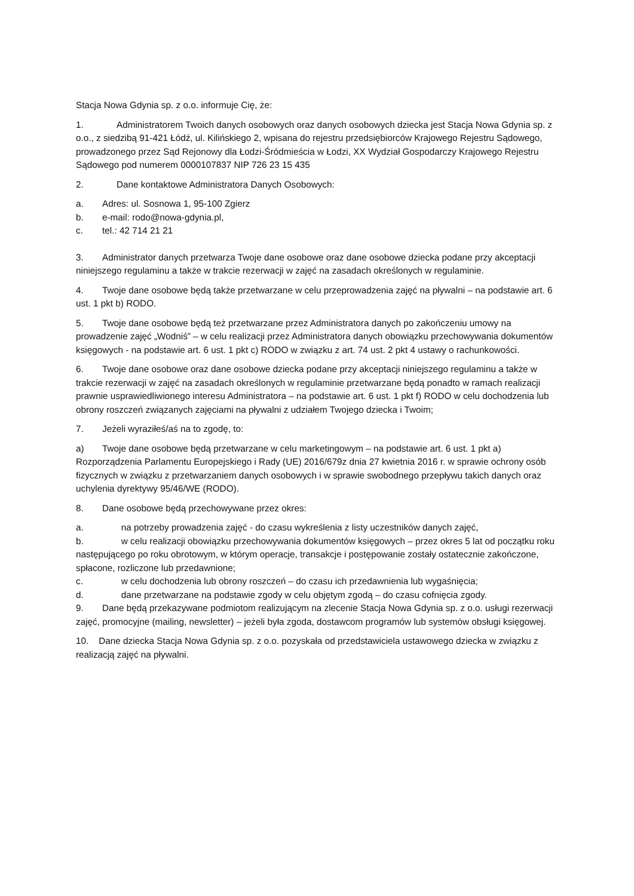Stacja Nowa Gdynia sp. z o.o. informuje Cię, że:
1. Administratorem Twoich danych osobowych oraz danych osobowych dziecka jest Stacja Nowa Gdynia sp. z o.o., z siedzibą 91-421 Łódź, ul. Kilińskiego 2, wpisana do rejestru przedsiębiorców Krajowego Rejestru Sądowego, prowadzonego przez Sąd Rejonowy dla Łodzi-Śródmieścia w Łodzi, XX Wydział Gospodarczy Krajowego Rejestru Sądowego pod numerem 0000107837 NIP 726 23 15 435
2. Dane kontaktowe Administratora Danych Osobowych:
a. Adres: ul. Sosnowa 1, 95-100 Zgierz
b. e-mail: rodo@nowa-gdynia.pl,
c. tel.: 42 714 21 21
3. Administrator danych przetwarza Twoje dane osobowe oraz dane osobowe dziecka podane przy akceptacji niniejszego regulaminu a także w trakcie rezerwacji w zajęć na zasadach określonych w regulaminie.
4. Twoje dane osobowe będą także przetwarzane w celu przeprowadzenia zajęć na pływalni – na podstawie art. 6 ust. 1 pkt b) RODO.
5. Twoje dane osobowe będą też przetwarzane przez Administratora danych po zakończeniu umowy na prowadzenie zajęć „Wodniś” – w celu realizacji przez Administratora danych obowiązku przechowywania dokumentów księgowych - na podstawie art. 6 ust. 1 pkt c) RODO w związku z art. 74 ust. 2 pkt 4 ustawy o rachunkowości.
6. Twoje dane osobowe oraz dane osobowe dziecka podane przy akceptacji niniejszego regulaminu a także w trakcie rezerwacji w zajęć na zasadach określonych w regulaminie przetwarzane będą ponadto w ramach realizacji prawnie usprawiedliwionego interesu Administratora – na podstawie art. 6 ust. 1 pkt f) RODO w celu dochodzenia lub obrony roszczeń związanych zajęciami na pływalni z udziałem Twojego dziecka i Twoim;
7. Jeżeli wyraziłeś/aś na to zgodę, to:
a) Twoje dane osobowe będą przetwarzane w celu marketingowym – na podstawie art. 6 ust. 1 pkt a) Rozporządzenia Parlamentu Europejskiego i Rady (UE) 2016/679z dnia 27 kwietnia 2016 r. w sprawie ochrony osób fizycznych w związku z przetwarzaniem danych osobowych i w sprawie swobodnego przepływu takich danych oraz uchylenia dyrektywy 95/46/WE (RODO).
8. Dane osobowe będą przechowywane przez okres:
a. na potrzeby prowadzenia zajęć - do czasu wykreślenia z listy uczestników danych zajęć,
b. w celu realizacji obowiązku przechowywania dokumentów księgowych – przez okres 5 lat od początku roku następującego po roku obrotowym, w którym operacje, transakcje i postępowanie zostały ostatecznie zakończone, spłacone, rozliczone lub przedawnione;
c. w celu dochodzenia lub obrony roszczeń – do czasu ich przedawnienia lub wygaśnięcia;
d. dane przetwarzane na podstawie zgody w celu objętym zgodą – do czasu cofnięcia zgody.
9. Dane będą przekazywane podmiotom realizującym na zlecenie Stacja Nowa Gdynia sp. z o.o. usługi rezerwacji zajęć, promocyjne (mailing, newsletter) – jeżeli była zgoda, dostawcom programów lub systemów obsługi księgowej.
10. Dane dziecka Stacja Nowa Gdynia sp. z o.o. pozyskała od przedstawiciela ustawowego dziecka w związku z realizacją zajęć na pływalni.